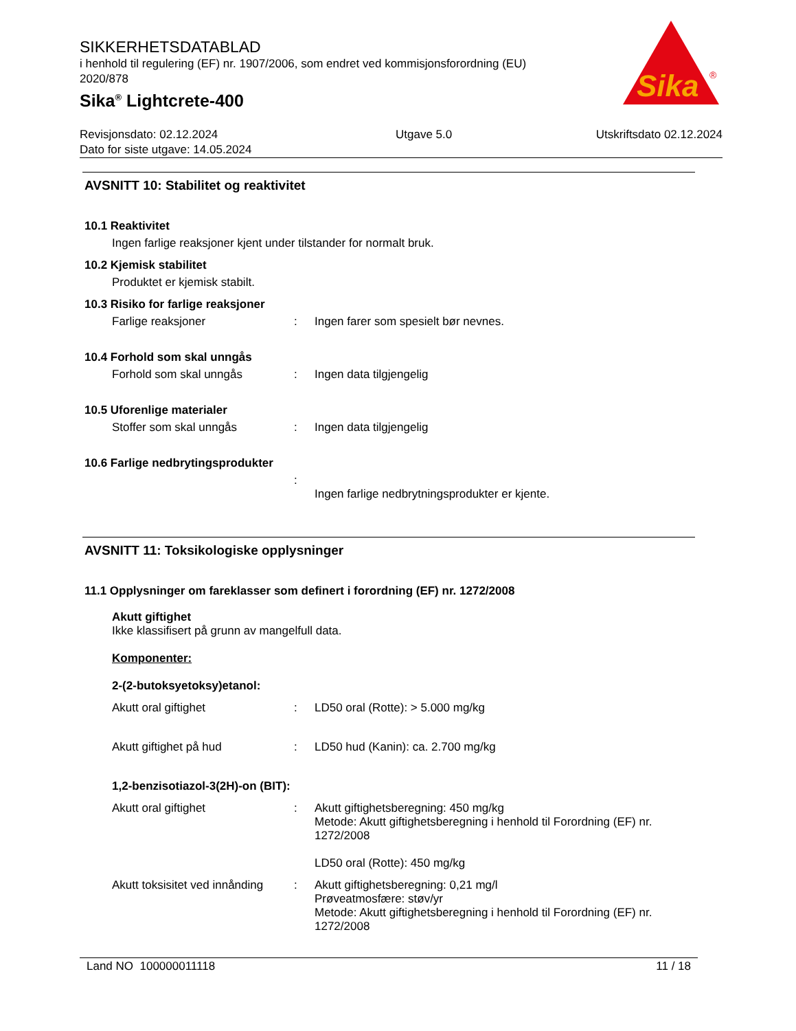SIKKERHETSDATABLAD
i henhold til regulering (EF) nr. 1907/2006, som endret ved kommisjonsforordning (EU) 2020/878
Sika<sup>®</sup> Lightcrete-400
Sika
®
Revisjonsdato: 02.12.2024
Dato for siste utgave: 14.05.2024
Utgave 5.0 Utskriftsdato 02.12.2024
AVSNITT 10: Stabilitet og reaktivitet
10.1 Reaktivitet
Ingen farlige reaksjoner kjent under tilstander for normalt bruk.
10.2 Kjemisk stabilitet
Produktet er kjemisk stabilt.
10.3 Risiko for farlige reaksjoner
Farlige reaksjoner: Ingen farer som spesielt bør nevnes.
10.4 Forhold som skal unngås
Forhold som skal unngås: Ingen data tilgjengelig
10.5 Uforenlige materialer
Stoffer som skal unngås: Ingen data tilgjengelig
10.6 Farlige nedbrytingsprodukter
:
Ingen farlige nedbrytningsprodukter er kjente.
AVSNITT 11: Toksikologiske opplysninger
11.1 Opplysninger om fareklasser som definert i forordning (EF) nr. 1272/2008
Akutt giftighet
Ikke klassifisert på grunn av mangelfull data.
Komponenter:
2-(2-butoksyetoksy)etanol:
Akutt oral giftighet: LD50 oral (Rotte): > 5.000 mg/kg
Akutt giftighet på hud: LD50 hud (Kanin): ca. 2.700 mg/kg
1,2-benzisotiazol-3(2H)-on (BIT):
Akutt oral giftighet: Akutt giftighetsberegning: 450 mg/kg
Metode: Akutt giftighetsberegning i henhold til Forordning (EF) nr. 1272/2008
LD50 oral (Rotte): 450 mg/kg
Akutt toksisitet ved innånding: Akutt giftighetsberegning: 0,21 mg/l
Prøveatmosfære: støv/yr
Metode: Akutt giftighetsberegning i henhold til Forordning (EF) nr. 1272/2008
Land NO 100000011118 11 / 18